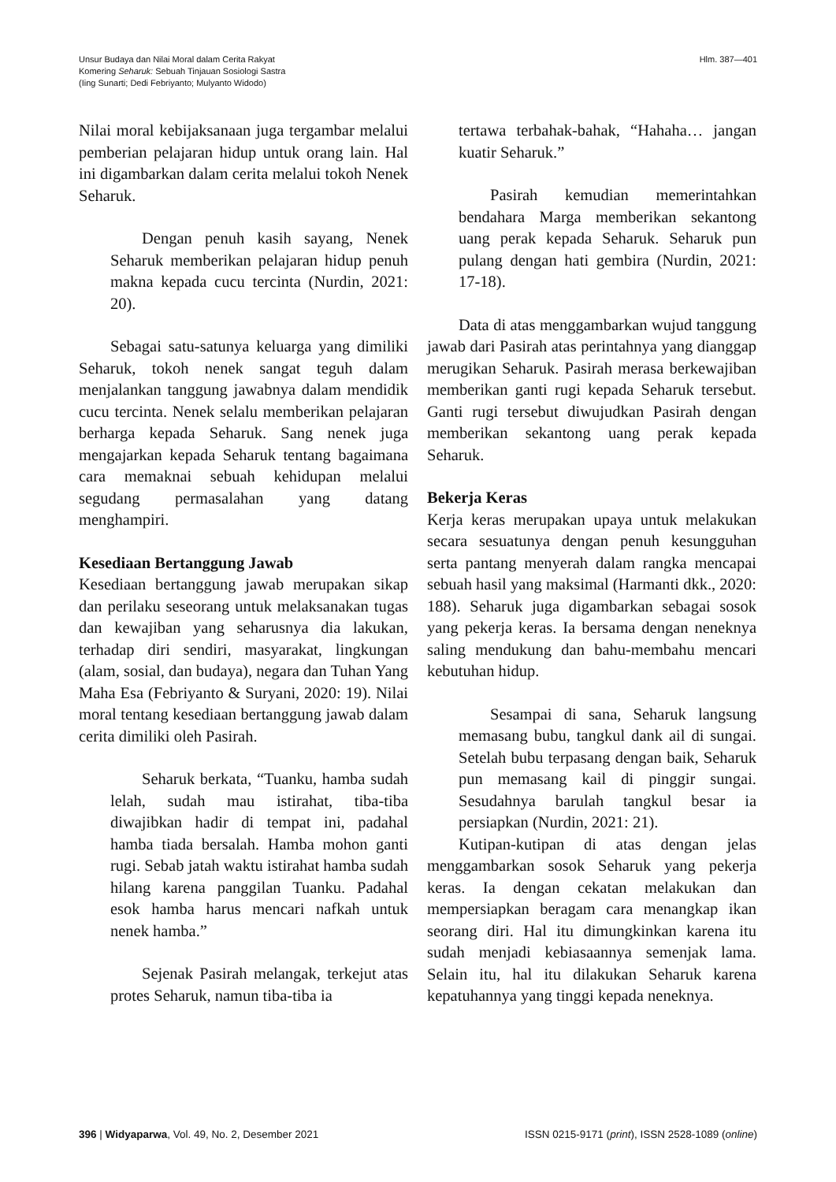Unsur Budaya dan Nilai Moral dalam Cerita Rakyat
Komering Seharuk: Sebuah Tinjauan Sosiologi Sastra
(Iing Sunarti; Dedi Febriyanto; Mulyanto Widodo)
Hlm. 387—401
Nilai moral kebijaksanaan juga tergambar melalui pemberian pelajaran hidup untuk orang lain. Hal ini digambarkan dalam cerita melalui tokoh Nenek Seharuk.
Dengan penuh kasih sayang, Nenek Seharuk memberikan pelajaran hidup penuh makna kepada cucu tercinta (Nurdin, 2021: 20).
Sebagai satu-satunya keluarga yang dimiliki Seharuk, tokoh nenek sangat teguh dalam menjalankan tanggung jawabnya dalam mendidik cucu tercinta. Nenek selalu memberikan pelajaran berharga kepada Seharuk. Sang nenek juga mengajarkan kepada Seharuk tentang bagaimana cara memaknai sebuah kehidupan melalui segudang permasalahan yang datang menghampiri.
Kesediaan Bertanggung Jawab
Kesediaan bertanggung jawab merupakan sikap dan perilaku seseorang untuk melaksanakan tugas dan kewajiban yang seharusnya dia lakukan, terhadap diri sendiri, masyarakat, lingkungan (alam, sosial, dan budaya), negara dan Tuhan Yang Maha Esa (Febriyanto & Suryani, 2020: 19). Nilai moral tentang kesediaan bertanggung jawab dalam cerita dimiliki oleh Pasirah.
Seharuk berkata, “Tuanku, hamba sudah lelah, sudah mau istirahat, tiba-tiba diwajibkan hadir di tempat ini, padahal hamba tiada bersalah. Hamba mohon ganti rugi. Sebab jatah waktu istirahat hamba sudah hilang karena panggilan Tuanku. Padahal esok hamba harus mencari nafkah untuk nenek hamba.”
Sejenak Pasirah melangak, terkejut atas protes Seharuk, namun tiba-tiba ia
tertawa terbahak-bahak, “Hahaha… jangan kuatir Seharuk.”
Pasirah kemudian memerintahkan bendahara Marga memberikan sekantong uang perak kepada Seharuk. Seharuk pun pulang dengan hati gembira (Nurdin, 2021: 17-18).
Data di atas menggambarkan wujud tanggung jawab dari Pasirah atas perintahnya yang dianggap merugikan Seharuk. Pasirah merasa berkewajiban memberikan ganti rugi kepada Seharuk tersebut. Ganti rugi tersebut diwujudkan Pasirah dengan memberikan sekantong uang perak kepada Seharuk.
Bekerja Keras
Kerja keras merupakan upaya untuk melakukan secara sesuatunya dengan penuh kesungguhan serta pantang menyerah dalam rangka mencapai sebuah hasil yang maksimal (Harmanti dkk., 2020: 188). Seharuk juga digambarkan sebagai sosok yang pekerja keras. Ia bersama dengan neneknya saling mendukung dan bahu-membahu mencari kebutuhan hidup.
Sesampai di sana, Seharuk langsung memasang bubu, tangkul dank ail di sungai. Setelah bubu terpasang dengan baik, Seharuk pun memasang kail di pinggir sungai. Sesudahnya barulah tangkul besar ia persiapkan (Nurdin, 2021: 21).
Kutipan-kutipan di atas dengan jelas menggambarkan sosok Seharuk yang pekerja keras. Ia dengan cekatan melakukan dan mempersiapkan beragam cara menangkap ikan seorang diri. Hal itu dimungkinkan karena itu sudah menjadi kebiasaannya semenjak lama. Selain itu, hal itu dilakukan Seharuk karena kepatuhannya yang tinggi kepada neneknya.
396 | Widyaparwa, Vol. 49, No. 2, Desember 2021
ISSN 0215-9171 (print), ISSN 2528-1089 (online)